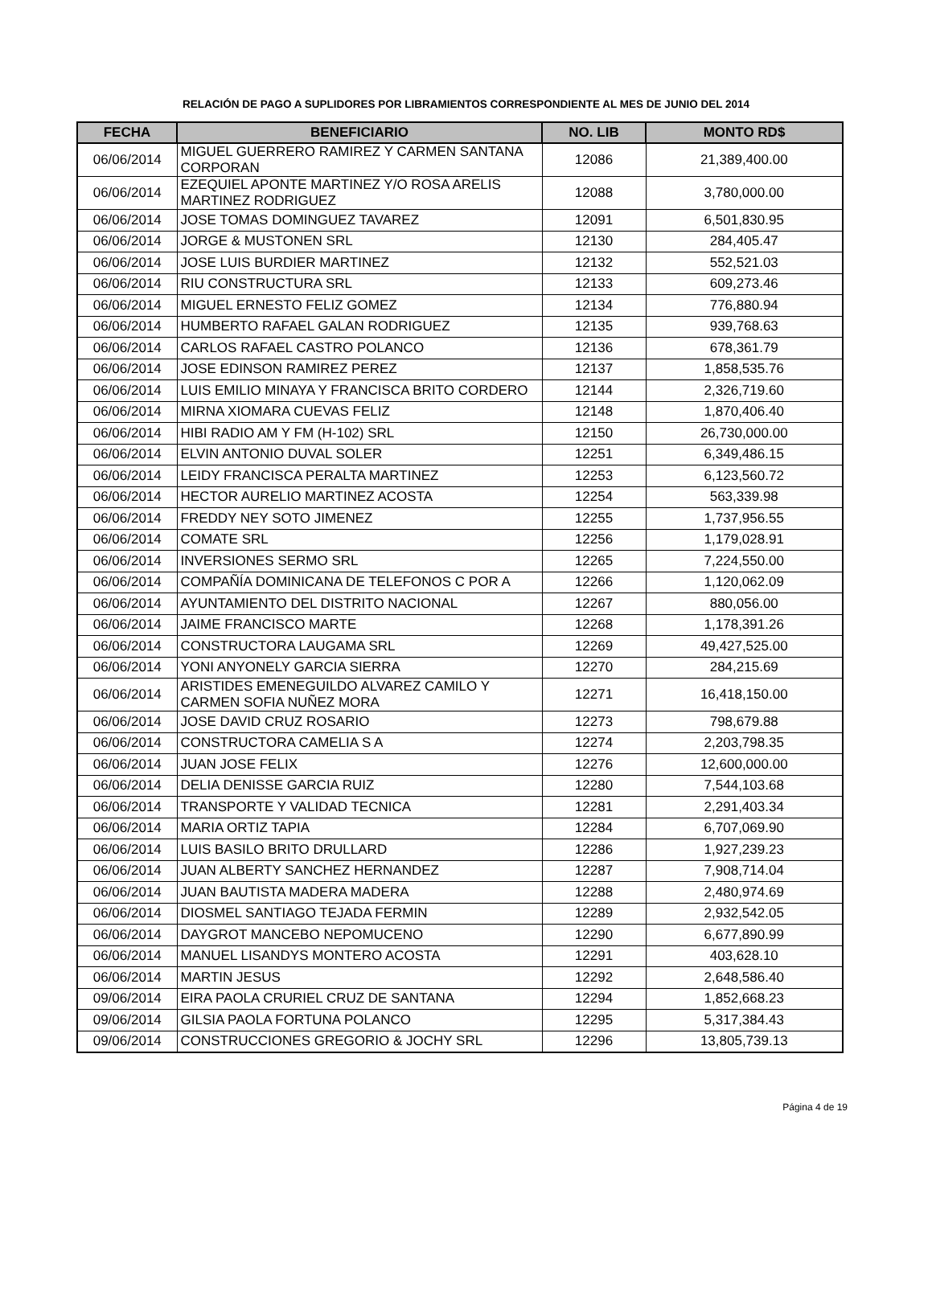RELACIÓN DE PAGO A SUPLIDORES POR LIBRAMIENTOS CORRESPONDIENTE AL MES DE JUNIO DEL 2014
| FECHA | BENEFICIARIO | NO. LIB | MONTO RD$ |
| --- | --- | --- | --- |
| 06/06/2014 | MIGUEL GUERRERO RAMIREZ Y CARMEN SANTANA CORPORAN | 12086 | 21,389,400.00 |
| 06/06/2014 | EZEQUIEL APONTE MARTINEZ Y/O ROSA ARELIS MARTINEZ RODRIGUEZ | 12088 | 3,780,000.00 |
| 06/06/2014 | JOSE TOMAS DOMINGUEZ TAVAREZ | 12091 | 6,501,830.95 |
| 06/06/2014 | JORGE & MUSTONEN SRL | 12130 | 284,405.47 |
| 06/06/2014 | JOSE LUIS BURDIER MARTINEZ | 12132 | 552,521.03 |
| 06/06/2014 | RIU CONSTRUCTURA SRL | 12133 | 609,273.46 |
| 06/06/2014 | MIGUEL ERNESTO FELIZ GOMEZ | 12134 | 776,880.94 |
| 06/06/2014 | HUMBERTO RAFAEL GALAN RODRIGUEZ | 12135 | 939,768.63 |
| 06/06/2014 | CARLOS RAFAEL CASTRO POLANCO | 12136 | 678,361.79 |
| 06/06/2014 | JOSE EDINSON RAMIREZ PEREZ | 12137 | 1,858,535.76 |
| 06/06/2014 | LUIS EMILIO MINAYA Y FRANCISCA BRITO CORDERO | 12144 | 2,326,719.60 |
| 06/06/2014 | MIRNA XIOMARA CUEVAS FELIZ | 12148 | 1,870,406.40 |
| 06/06/2014 | HIBI RADIO AM Y FM (H-102) SRL | 12150 | 26,730,000.00 |
| 06/06/2014 | ELVIN ANTONIO DUVAL SOLER | 12251 | 6,349,486.15 |
| 06/06/2014 | LEIDY FRANCISCA PERALTA MARTINEZ | 12253 | 6,123,560.72 |
| 06/06/2014 | HECTOR AURELIO MARTINEZ ACOSTA | 12254 | 563,339.98 |
| 06/06/2014 | FREDDY NEY SOTO JIMENEZ | 12255 | 1,737,956.55 |
| 06/06/2014 | COMATE SRL | 12256 | 1,179,028.91 |
| 06/06/2014 | INVERSIONES SERMO SRL | 12265 | 7,224,550.00 |
| 06/06/2014 | COMPAÑÍA DOMINICANA DE TELEFONOS C POR A | 12266 | 1,120,062.09 |
| 06/06/2014 | AYUNTAMIENTO DEL DISTRITO NACIONAL | 12267 | 880,056.00 |
| 06/06/2014 | JAIME FRANCISCO MARTE | 12268 | 1,178,391.26 |
| 06/06/2014 | CONSTRUCTORA LAUGAMA SRL | 12269 | 49,427,525.00 |
| 06/06/2014 | YONI ANYONELY GARCIA SIERRA | 12270 | 284,215.69 |
| 06/06/2014 | ARISTIDES EMENEGUILDO ALVAREZ CAMILO Y CARMEN SOFIA NUÑEZ MORA | 12271 | 16,418,150.00 |
| 06/06/2014 | JOSE DAVID CRUZ ROSARIO | 12273 | 798,679.88 |
| 06/06/2014 | CONSTRUCTORA CAMELIA S A | 12274 | 2,203,798.35 |
| 06/06/2014 | JUAN JOSE FELIX | 12276 | 12,600,000.00 |
| 06/06/2014 | DELIA DENISSE GARCIA RUIZ | 12280 | 7,544,103.68 |
| 06/06/2014 | TRANSPORTE Y VALIDAD TECNICA | 12281 | 2,291,403.34 |
| 06/06/2014 | MARIA ORTIZ TAPIA | 12284 | 6,707,069.90 |
| 06/06/2014 | LUIS BASILO BRITO DRULLARD | 12286 | 1,927,239.23 |
| 06/06/2014 | JUAN ALBERTY SANCHEZ HERNANDEZ | 12287 | 7,908,714.04 |
| 06/06/2014 | JUAN BAUTISTA MADERA MADERA | 12288 | 2,480,974.69 |
| 06/06/2014 | DIOSMEL SANTIAGO TEJADA FERMIN | 12289 | 2,932,542.05 |
| 06/06/2014 | DAYGROT MANCEBO NEPOMUCENO | 12290 | 6,677,890.99 |
| 06/06/2014 | MANUEL LISANDYS MONTERO ACOSTA | 12291 | 403,628.10 |
| 06/06/2014 | MARTIN JESUS | 12292 | 2,648,586.40 |
| 09/06/2014 | EIRA PAOLA CRURIEL CRUZ DE SANTANA | 12294 | 1,852,668.23 |
| 09/06/2014 | GILSIA PAOLA FORTUNA POLANCO | 12295 | 5,317,384.43 |
| 09/06/2014 | CONSTRUCCIONES GREGORIO & JOCHY SRL | 12296 | 13,805,739.13 |
Página 4 de 19